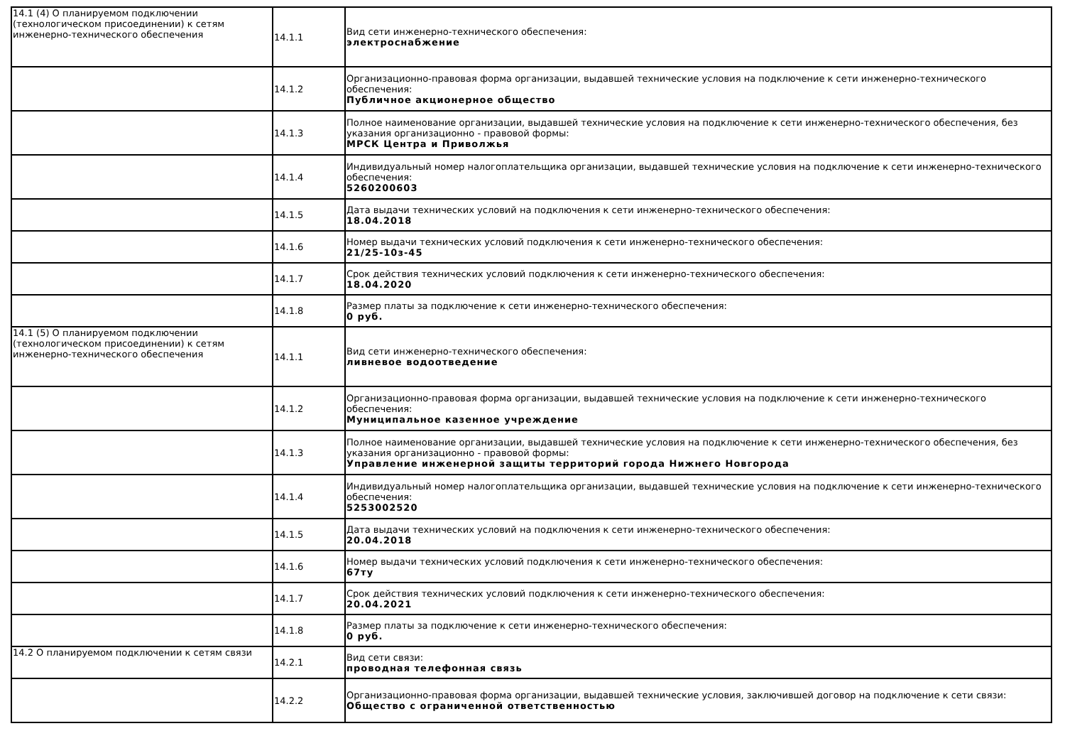| 14.1 (4) О планируемом подключении (технологическом присоединении) к сетям инженерно-технического обеспечения | 14.1.1 | Вид сети инженерно-технического обеспечения: электроснабжение |
| | 14.1.2 | Организационно-правовая форма организации, выдавшей технические условия на подключение к сети инженерно-технического обеспечения: Публичное акционерное общество |
| | 14.1.3 | Полное наименование организации, выдавшей технические условия на подключение к сети инженерно-технического обеспечения, без указания организационно - правовой формы: МРСК Центра и Приволжья |
| | 14.1.4 | Индивидуальный номер налогоплательщика организации, выдавшей технические условия на подключение к сети инженерно-технического обеспечения: 5260200603 |
| | 14.1.5 | Дата выдачи технических условий на подключения к сети инженерно-технического обеспечения: 18.04.2018 |
| | 14.1.6 | Номер выдачи технических условий подключения к сети инженерно-технического обеспечения: 21/25-10з-45 |
| | 14.1.7 | Срок действия технических условий подключения к сети инженерно-технического обеспечения: 18.04.2020 |
| | 14.1.8 | Размер платы за подключение к сети инженерно-технического обеспечения: 0 руб. |
| 14.1 (5) О планируемом подключении (технологическом присоединении) к сетям инженерно-технического обеспечения | 14.1.1 | Вид сети инженерно-технического обеспечения: ливневое водоотведение |
| | 14.1.2 | Организационно-правовая форма организации, выдавшей технические условия на подключение к сети инженерно-технического обеспечения: Муниципальное казенное учреждение |
| | 14.1.3 | Полное наименование организации, выдавшей технические условия на подключение к сети инженерно-технического обеспечения, без указания организационно - правовой формы: Управление инженерной защиты территорий города Нижнего Новгорода |
| | 14.1.4 | Индивидуальный номер налогоплательщика организации, выдавшей технические условия на подключение к сети инженерно-технического обеспечения: 5253002520 |
| | 14.1.5 | Дата выдачи технических условий на подключения к сети инженерно-технического обеспечения: 20.04.2018 |
| | 14.1.6 | Номер выдачи технических условий подключения к сети инженерно-технического обеспечения: 67ту |
| | 14.1.7 | Срок действия технических условий подключения к сети инженерно-технического обеспечения: 20.04.2021 |
| | 14.1.8 | Размер платы за подключение к сети инженерно-технического обеспечения: 0 руб. |
| 14.2 О планируемом подключении к сетям связи | 14.2.1 | Вид сети связи: проводная телефонная связь |
| | 14.2.2 | Организационно-правовая форма организации, выдавшей технические условия, заключившей договор на подключение к сети связи: Общество с ограниченной ответственностью |